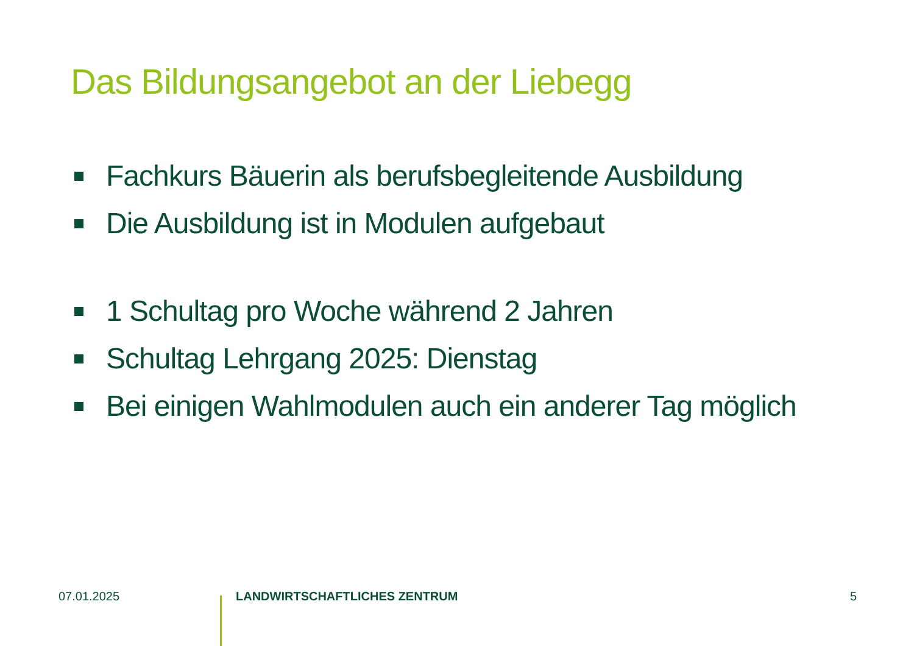Das Bildungsangebot an der Liebegg
Fachkurs Bäuerin als berufsbegleitende Ausbildung
Die Ausbildung ist in Modulen aufgebaut
1 Schultag pro Woche während 2 Jahren
Schultag Lehrgang 2025: Dienstag
Bei einigen Wahlmodulen auch ein anderer Tag möglich
07.01.2025 LANDWIRTSCHAFTLICHES ZENTRUM 5